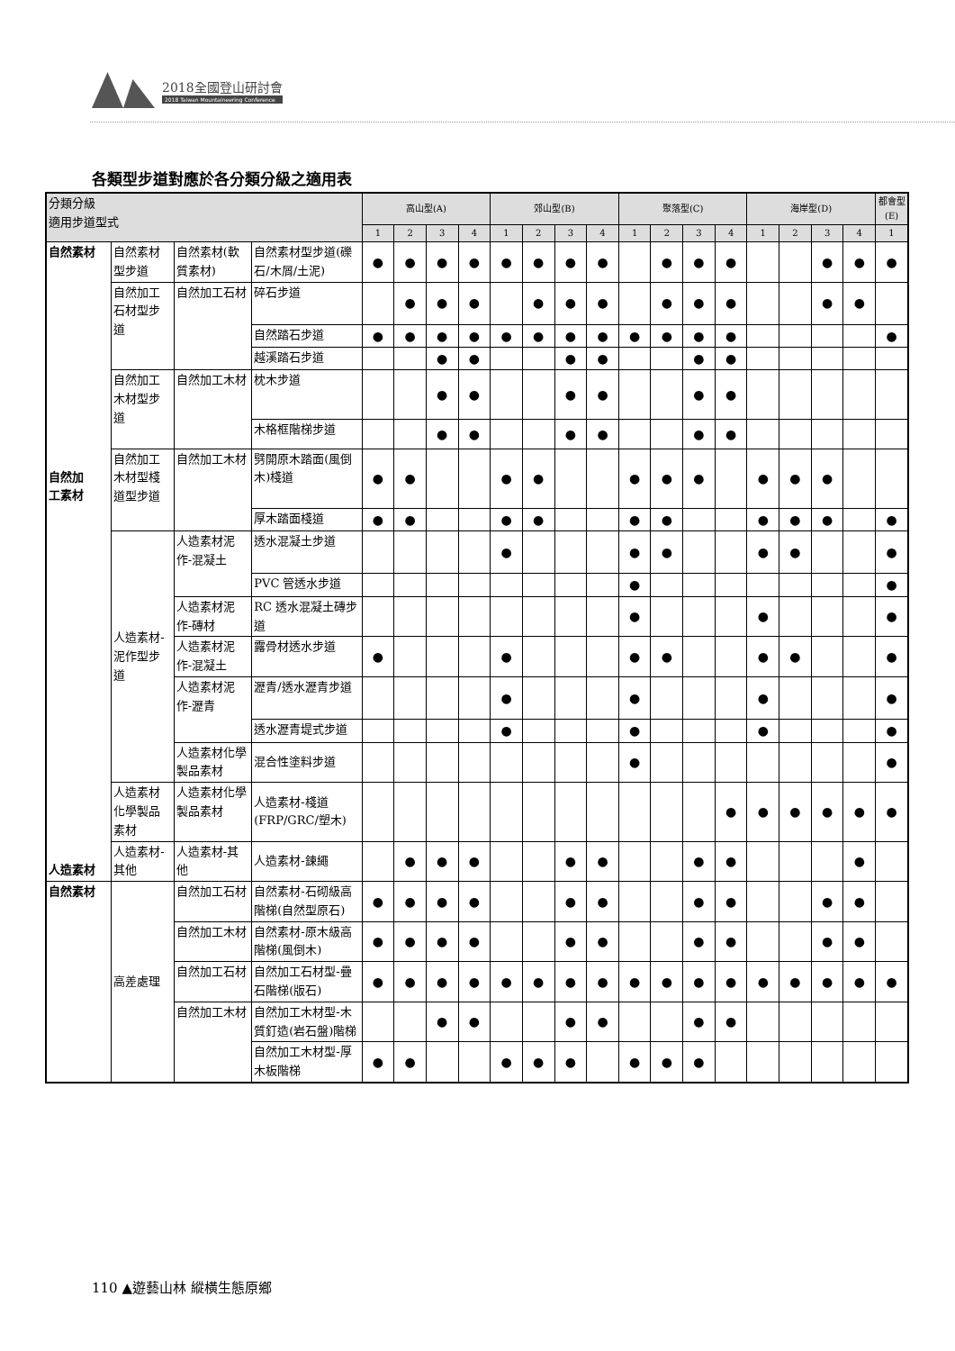2018全國登山研討會
2018 Taiwan Mountaineering Conference
各類型步道對應於各分類分級之適用表
| 分類分級 適用步道型式 | | | | 高山型(A) | | | | 郊山型(B) | | | | 聚落型(C) | | | | 海岸型(D) | | | | 都會型 (E) |
| --- | --- | --- | --- | --- | --- | --- | --- | --- | --- | --- | --- | --- | --- | --- | --- | --- | --- | --- | --- | --- |
| | | | | 1 | 2 | 3 | 4 | 1 | 2 | 3 | 4 | 1 | 2 | 3 | 4 | 1 | 2 | 3 | 4 | 1 |
| 自然素材 自然加 工素材 人造素材 | 自然素材型步道 | 自然素材(軟質素材) | 自然素材型步道(礫石/木屑/土泥) | ● | ● | ● | ● | ● | ● | ● | ● | | ● | ● | ● | | | ● | ● | ● |
| | 自然加工石材型步道 | 自然加工石材 | 碎石步道 | | ● | ● | ● | | ● | ● | ● | | ● | ● | ● | | | ● | ● | |
| | | | 自然踏石步道 | ● | ● | ● | ● | ● | ● | ● | ● | ● | ● | ● | ● | | | | | ● |
| | | | 越溪踏石步道 | | | ● | ● | | | ● | ● | | | ● | ● | | | | | |
| | 自然加工木材型步道 | 自然加工木材 | 枕木步道 | | | ● | ● | | | ● | ● | | | ● | ● | | | | | |
| | | | 木格框階梯步道 | | | ● | ● | | | ● | ● | | | ● | ● | | | | | |
| | 自然加工木材型棧道型步道 | 自然加工木材 | 劈開原木踏面(風倒木)棧道 | ● | ● | | | ● | ● | | | ● | ● | ● | | ● | ● | ● | | |
| | | | 厚木踏面棧道 | ● | ● | | | ● | ● | | | ● | ● | | | ● | ● | ● | | ● |
| | 人造素材-泥作型步道 | 人造素材泥作-混凝土 | 透水混凝土步道 | | | | | ● | | | | ● | ● | | | ● | ● | | | ● |
| | | | PVC 管透水步道 | | | | | | | | | ● | | | | | | | | ● |
| | | 人造素材泥作-磚材 | RC 透水混凝土磚步道 | | | | | | | | | ● | | | | ● | | | | ● |
| | | 人造素材泥作-混凝土 | 露骨材透水步道 | ● | | | | ● | | | | ● | ● | | | ● | ● | | | ● |
| | | 人造素材泥作-瀝青 | 瀝青/透水瀝青步道 | | | | | ● | | | | ● | | | | ● | | | | ● |
| | | | 透水瀝青堤式步道 | | | | | ● | | | | ● | | | | ● | | | | ● |
| | | 人造素材化學製品素材 | 混合性塗料步道 | | | | | | | | | ● | | | | | | | | ● |
| | 人造素材化學製品素材 | 人造素材化學製品素材 | 人造素材-棧道(FRP/GRC/塑木) | | | | | | | | | | | | ● | ● | ● | ● | ● | ● |
| | 人造素材-其他 | 人造素材-其他 | 人造素材-鍊繩 | | ● | ● | ● | | | ● | ● | | | ● | ● | | | | ● | |
| 自然素材 | 高差處理 | 自然加工石材 | 自然素材-石砌級高階梯(自然型原石) | ● | ● | ● | ● | | | ● | ● | | | ● | ● | | | ● | ● | |
| | | 自然加工木材 | 自然素材-原木級高階梯(風倒木) | ● | ● | ● | ● | | | ● | ● | | | ● | ● | | | ● | ● | |
| | | 自然加工石材 | 自然加工石材型-疊石階梯(版石) | ● | ● | ● | ● | ● | ● | ● | ● | ● | ● | ● | ● | ● | ● | ● | ● | ● |
| | | 自然加工木材 | 自然加工木材型-木質釘造(岩石盤)階梯 | | | ● | ● | | | ● | ● | | | ● | ● | | | | | |
| | | | 自然加工木材型-厚木板階梯 | ● | ● | | | ● | ● | ● | | ● | ● | ● | | | | | | |
110 ▲遊藝山林 縱橫生態原鄉